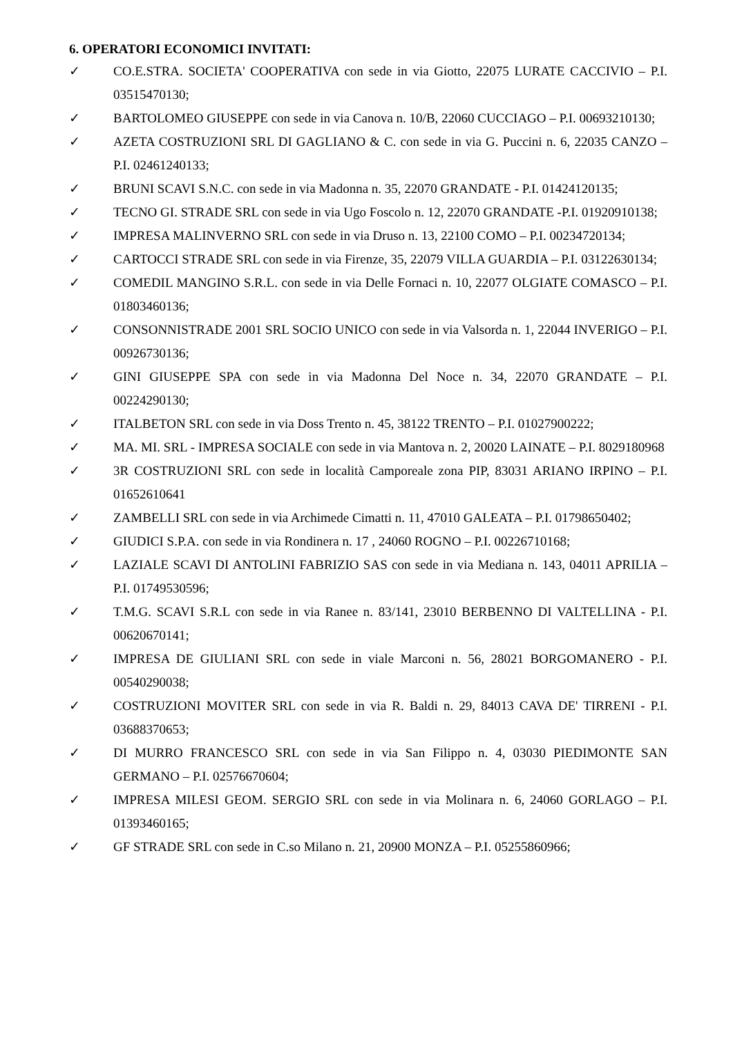6. OPERATORI ECONOMICI INVITATI:
✓ CO.E.STRA. SOCIETA' COOPERATIVA con sede in via Giotto, 22075 LURATE CACCIVIO – P.I. 03515470130;
✓ BARTOLOMEO GIUSEPPE con sede in via Canova n. 10/B, 22060 CUCCIAGO – P.I. 00693210130;
✓ AZETA COSTRUZIONI SRL DI GAGLIANO & C. con sede in via G. Puccini n. 6, 22035 CANZO – P.I. 02461240133;
✓ BRUNI SCAVI S.N.C. con sede in via Madonna n. 35, 22070 GRANDATE - P.I. 01424120135;
✓ TECNO GI. STRADE SRL con sede in via Ugo Foscolo n. 12, 22070 GRANDATE -P.I. 01920910138;
✓ IMPRESA MALINVERNO SRL con sede in via Druso n. 13, 22100 COMO – P.I. 00234720134;
✓ CARTOCCI STRADE SRL con sede in via Firenze, 35, 22079 VILLA GUARDIA – P.I. 03122630134;
✓ COMEDIL MANGINO S.R.L. con sede in via Delle Fornaci n. 10, 22077 OLGIATE COMASCO – P.I. 01803460136;
✓ CONSONNISTRADE 2001 SRL SOCIO UNICO con sede in via Valsorda n. 1, 22044 INVERIGO – P.I. 00926730136;
✓ GINI GIUSEPPE SPA con sede in via Madonna Del Noce n. 34, 22070 GRANDATE – P.I. 00224290130;
✓ ITALBETON SRL con sede in via Doss Trento n. 45, 38122 TRENTO – P.I. 01027900222;
✓ MA. MI. SRL - IMPRESA SOCIALE con sede in via Mantova n. 2, 20020 LAINATE – P.I. 8029180968
✓ 3R COSTRUZIONI SRL con sede in località Camporeale zona PIP, 83031 ARIANO IRPINO – P.I. 01652610641
✓ ZAMBELLI SRL con sede in via Archimede Cimatti n. 11, 47010 GALEATA – P.I. 01798650402;
✓ GIUDICI S.P.A. con sede in via Rondinera n. 17 , 24060 ROGNO – P.I. 00226710168;
✓ LAZIALE SCAVI DI ANTOLINI FABRIZIO SAS con sede in via Mediana n. 143, 04011 APRILIA – P.I. 01749530596;
✓ T.M.G. SCAVI S.R.L con sede in via Ranee n. 83/141, 23010 BERBENNO DI VALTELLINA - P.I. 00620670141;
✓ IMPRESA DE GIULIANI SRL con sede in viale Marconi n. 56, 28021 BORGOMANERO - P.I. 00540290038;
✓ COSTRUZIONI MOVITER SRL con sede in via R. Baldi n. 29, 84013 CAVA DE' TIRRENI - P.I. 03688370653;
✓ DI MURRO FRANCESCO SRL con sede in via San Filippo n. 4, 03030 PIEDIMONTE SAN GERMANO – P.I. 02576670604;
✓ IMPRESA MILESI GEOM. SERGIO SRL con sede in via Molinara n. 6, 24060 GORLAGO – P.I. 01393460165;
✓ GF STRADE SRL con sede in C.so Milano n. 21, 20900 MONZA – P.I. 05255860966;